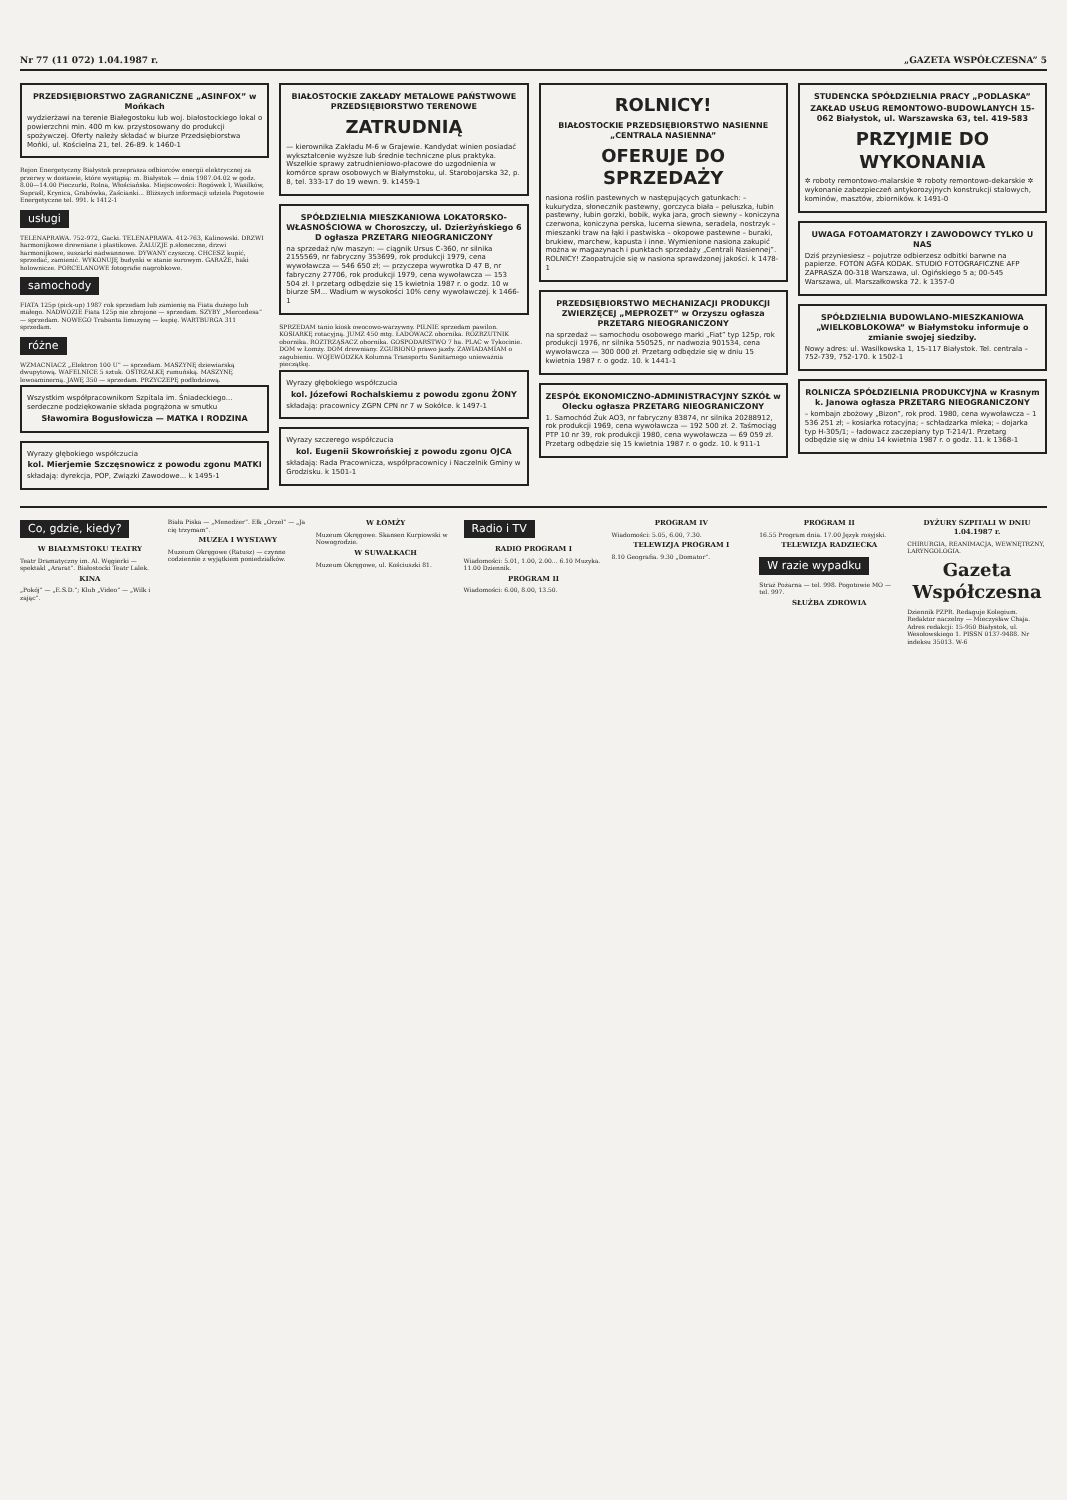Nr 77 (11 072) 1.04.1987 r. „GAZETA WSPÓŁCZESNA” 5
PRZEDSIĘBIORSTWO ZAGRANICZNE „ASINFOX” w Mońkach
wydzierżawi na terenie Białegostoku lub woj. białostockiego lokal o powierzchni min. 400 m kw. przystosowany do produkcji spożywczej. Oferty należy składać w biurze Przedsiębiorstwa Mońki, ul. Kościelna 21, tel. 26-89. k 1460-1
Rejon Energetyczny Białystok przeprasza odbiorców energii elektrycznej za przerwy w dostawie, które wystąpią: m. Białystok — dnia 1987.04.02 w godz. 8.00—14.00 Pieczurki, Rolna, Włościańska. Miejscowości: Rogówek I, Wasilków, Supraśl, Krynica, Grabówka, Zaścianki... Bliższych informacji udziela Pogotowie Energetyczne tel. 991. k 1412-1
usługi
TELENAPRAWA. 752-972, Gacki. TELENAPRAWA. 412-763, Kalinowski. DRZWI harmonijkowe drewniane i plastikowe. ŻALUZJE p.słoneczne, drzwi harmonijkowe, suszarki nadwannowe. DYWANY czyszczę. CHCESZ kupić, sprzedać, zamienić. WYKONUJĘ budynki w stanie surowym. GARAŻE, haki holownicze. PORCELANOWE fotografie nagrobkowe.
samochody
FIATA 125p (pick-up) 1987 rok sprzedam lub zamienię na Fiata dużego lub małego. NADWOZIE Fiata 125p nie zbrojone — sprzedam. SZYBY „Mercedesa” — sprzedam. NOWEGO Trabanta limuzynę — kupię. WARTBURGA 311 sprzedam.
różne
WZMACNIACZ „Elektron 100 U” — sprzedam. MASZYNĘ dziewiarską dwupytową. WAFELNICE 5 sztuk. OSTRZAŁKĘ rumuńską. MASZYNĘ lewoaminerną. JAWĘ 350 — sprzedam. PRZYCZEPĘ podłodziową.
Wszystkim współpracownikom Szpitala im. Śniadeckiego... serdeczne podziękowanie składa pogrążona w smutku
Sławomira Bogusłowicza — MATKA I RODZINA
Wyrazy głębokiego współczucia
kol. Mierjemie Szczęsnowicz z powodu zgonu MATKI
składają: dyrekcja, POP, Związki Zawodowe... k 1495-1
BIAŁOSTOCKIE ZAKŁADY METALOWE PAŃSTWOWE PRZEDSIĘBIORSTWO TERENOWE
ZATRUDNIĄ
— kierownika Zakładu M-6 w Grajewie. Kandydat winien posiadać wykształcenie wyższe lub średnie techniczne plus praktyka. Wszelkie sprawy zatrudnieniowo-płacowe do uzgodnienia w komórce spraw osobowych w Białymstoku, ul. Starobojarska 32, p. 8, tel. 333-17 do 19 wewn. 9. k1459-1
SPÓŁDZIELNIA MIESZKANIOWA LOKATORSKO-WŁASNOŚCIOWA w Choroszczy, ul. Dzierżyńskiego 6 D ogłasza PRZETARG NIEOGRANICZONY
na sprzedaż n/w maszyn: — ciągnik Ursus C-360, nr silnika 2155569, nr fabryczny 353699, rok produkcji 1979, cena wywoławcza — 546 650 zł; — przyczepa wywrotka D 47 B, nr fabryczny 27706, rok produkcji 1979, cena wywoławcza — 153 504 zł. I przetarg odbędzie się 15 kwietnia 1987 r. o godz. 10 w biurze SM... Wadium w wysokości 10% ceny wywoławczej. k 1466-1
SPRZEDAM tanio kiosk owocowo-warzywny. PILNIE sprzedam pawilon. KOSIARKĘ rotacyjną. JUMZ 450 mtg. ŁADOWACZ obornika. ROZRZUTNIK obornika. ROZTRZĄSACZ obornika. GOSPODARSTWO 7 ha. PLAC w Tykocinie. DOM w Łomży. DOM drewniany. ZGUBIONO prawo jazdy. ZAWIADAMIAM o zagubieniu. WOJEWÓDZKA Kolumna Transportu Sanitarnego unieważnia pieczątkę.
Wyrazy głębokiego współczucia
kol. Józefowi Rochalskiemu z powodu zgonu ŻONY
składają: pracownicy ZGPN CPN nr 7 w Sokółce. k 1497-1
Wyrazy szczerego współczucia
kol. Eugenii Skowrońskiej z powodu zgonu OJCA
składają: Rada Pracownicza, współpracownicy i Naczelnik Gminy w Grodzisku. k 1501-1
ROLNICY!
BIAŁOSTOCKIE PRZEDSIĘBIORSTWO NASIENNE „CENTRALA NASIENNA”
OFERUJE DO SPRZEDAŻY
nasiona roślin pastewnych w następujących gatunkach: – kukurydza, słonecznik pastewny, gorczyca biała – peluszka, łubin pastewny, łubin gorzki, bobik, wyka jara, groch siewny – koniczyna czerwona, koniczyna perska, lucerna siewna, seradela, nostrzyk – mieszanki traw na łąki i pastwiska – okopowe pastewne – buraki, brukiew, marchew, kapusta i inne. Wymienione nasiona zakupić można w magazynach i punktach sprzedaży „Centrali Nasiennej”. ROLNICY! Zaopatrujcie się w nasiona sprawdzonej jakości. k 1478-1
PRZEDSIĘBIORSTWO MECHANIZACJI PRODUKCJI ZWIERZĘCEJ „MEPROZET” w Orzyszu ogłasza PRZETARG NIEOGRANICZONY
na sprzedaż — samochodu osobowego marki „Fiat” typ 125p, rok produkcji 1976, nr silnika 550525, nr nadwozia 901534, cena wywoławcza — 300 000 zł. Przetarg odbędzie się w dniu 15 kwietnia 1987 r. o godz. 10. k 1441-1
ZESPÓŁ EKONOMICZNO-ADMINISTRACYJNY SZKÓŁ w Olecku ogłasza PRZETARG NIEOGRANICZONY
1. Samochód Żuk AO3, nr fabryczny 83874, nr silnika 20288912, rok produkcji 1969, cena wywoławcza — 192 500 zł. 2. Taśmociąg PTP 10 nr 39, rok produkcji 1980, cena wywoławcza — 69 059 zł. Przetarg odbędzie się 15 kwietnia 1987 r. o godz. 10. k 911-1
STUDENCKA SPÓŁDZIELNIA PRACY „PODLASKA”
ZAKŁAD USŁUG REMONTOWO-BUDOWLANYCH 15-062 Białystok, ul. Warszawska 63, tel. 419-583
PRZYJMIE DO WYKONANIA
✲ roboty remontowo-malarskie ✲ roboty remontowo-dekarskie ✲ wykonanie zabezpieczeń antykorozyjnych konstrukcji stalowych, kominów, masztów, zbiorników. k 1491-0
UWAGA FOTOAMATORZY I ZAWODOWCY TYLKO U NAS
Dziś przyniesiesz – pojutrze odbierzesz odbitki barwne na papierze. FOTON AGFA KODAK. STUDIO FOTOGRAFICZNE AFP ZAPRASZA 00-318 Warszawa, ul. Ogińskiego 5 a; 00-545 Warszawa, ul. Marszałkowska 72. k 1357-0
SPÓŁDZIELNIA BUDOWLANO-MIESZKANIOWA „WIELKOBLOKOWA” w Białymstoku informuje o zmianie swojej siedziby.
Nowy adres: ul. Wasilkowska 1, 15-117 Białystok. Tel. centrala – 752-739, 752-170. k 1502-1
ROLNICZA SPÓŁDZIELNIA PRODUKCYJNA w Krasnym k. Janowa ogłasza PRZETARG NIEOGRANICZONY
– kombajn zbożowy „Bizon”, rok prod. 1980, cena wywoławcza – 1 536 251 zł; – kosiarka rotacyjna; – schładzarka mleka; – dojarka typ H-305/1; – ładowacz zaczepiany typ T-214/1. Przetarg odbędzie się w dniu 14 kwietnia 1987 r. o godz. 11. k 1368-1
Co, gdzie, kiedy?
W BIAŁYMSTOKU TEATRY
Teatr Dramatyczny im. Al. Węgierki — spektakl „Ararat”. Białostocki Teatr Lalek.
KINA
„Pokój” — „E.S.D.”; Klub „Video” — „Wilk i zając”.
Biała Piska — „Menedżer”. Ełk „Orzeł” — „Ja cię trzymam”.
MUZEA I WYSTAWY
Muzeum Okręgowe (Ratusz) — czynne codziennie z wyjątkiem poniedziałków.
W ŁOMŻY
Muzeum Okręgowe. Skansen Kurpiowski w Nowogrodzie.
W SUWAŁKACH
Muzeum Okręgowe, ul. Kościuszki 81.
Radio i TV
RADIO PROGRAM I
Wiadomości: 5.01, 1.00, 2.00... 6.10 Muzyka. 11.00 Dziennik.
PROGRAM II
Wiadomości: 6.00, 8.00, 13.50.
PROGRAM IV
Wiadomości: 5.05, 6.00, 7.30.
TELEWIZJA PROGRAM I
8.10 Geografia. 9.30 „Domator”.
PROGRAM II
16.55 Program dnia. 17.00 Język rosyjski.
TELEWIZJA RADZIECKA
W razie wypadku
Straż Pożarna — tel. 998. Pogotowie MO — tel. 997.
SŁUŻBA ZDROWIA
DYŻURY SZPITALI W DNIU 1.04.1987 r.
CHIRURGIA, REANIMACJA, WEWNĘTRZNY, LARYNGOLOGIA.
Gazeta Współczesna
Dziennik PZPR. Redaguje Kolegium. Redaktor naczelny — Mieczysław Chaja. Adres redakcji: 15-950 Białystok, ul. Wesołowskiego 1. PISSN 0137-9488. Nr indeksu 35013. W-6